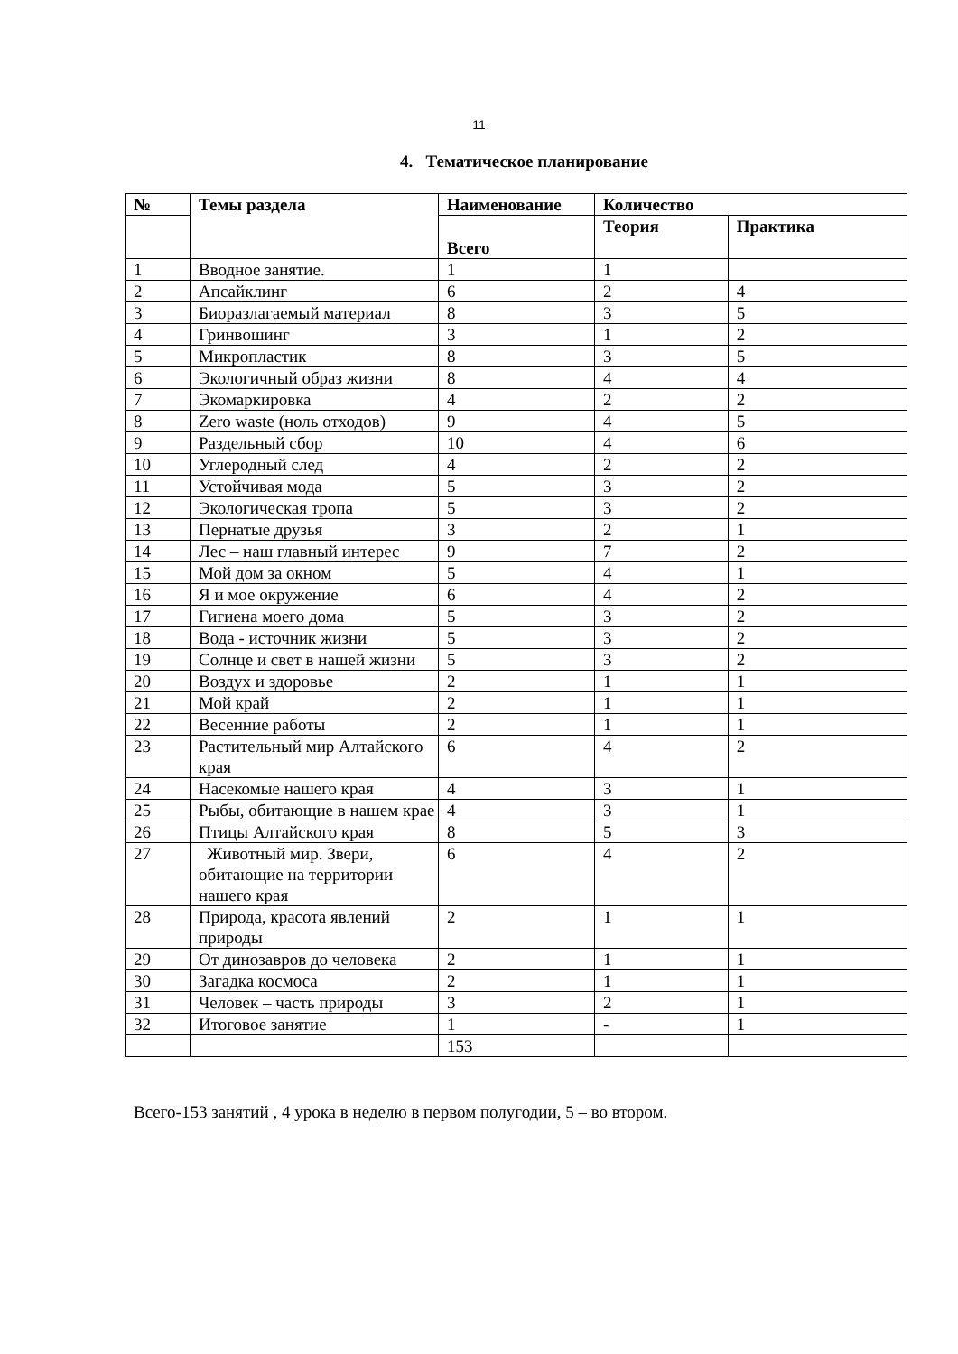11
4. Тематическое планирование
| № | Темы раздела | Наименование | Количество | |
| --- | --- | --- | --- | --- |
| | | Всего | Теория | Практика |
| 1 | Вводное занятие. | 1 | 1 | |
| 2 | Апсайклинг | 6 | 2 | 4 |
| 3 | Биоразлагаемый материал | 8 | 3 | 5 |
| 4 | Гринвошинг | 3 | 1 | 2 |
| 5 | Микропластик | 8 | 3 | 5 |
| 6 | Экологичный образ жизни | 8 | 4 | 4 |
| 7 | Экомаркировка | 4 | 2 | 2 |
| 8 | Zero waste (ноль отходов) | 9 | 4 | 5 |
| 9 | Раздельный сбор | 10 | 4 | 6 |
| 10 | Углеродный след | 4 | 2 | 2 |
| 11 | Устойчивая мода | 5 | 3 | 2 |
| 12 | Экологическая тропа | 5 | 3 | 2 |
| 13 | Пернатые друзья | 3 | 2 | 1 |
| 14 | Лес – наш главный интерес | 9 | 7 | 2 |
| 15 | Мой дом за окном | 5 | 4 | 1 |
| 16 | Я и мое окружение | 6 | 4 | 2 |
| 17 | Гигиена моего дома | 5 | 3 | 2 |
| 18 | Вода - источник жизни | 5 | 3 | 2 |
| 19 | Солнце и свет в нашей жизни | 5 | 3 | 2 |
| 20 | Воздух и здоровье | 2 | 1 | 1 |
| 21 | Мой край | 2 | 1 | 1 |
| 22 | Весенние работы | 2 | 1 | 1 |
| 23 | Растительный мир Алтайского края | 6 | 4 | 2 |
| 24 | Насекомые нашего края | 4 | 3 | 1 |
| 25 | Рыбы, обитающие в нашем крае | 4 | 3 | 1 |
| 26 | Птицы Алтайского края | 8 | 5 | 3 |
| 27 | Животный мир. Звери, обитающие на территории нашего края | 6 | 4 | 2 |
| 28 | Природа, красота явлений природы | 2 | 1 | 1 |
| 29 | От динозавров до человека | 2 | 1 | 1 |
| 30 | Загадка космоса | 2 | 1 | 1 |
| 31 | Человек – часть природы | 3 | 2 | 1 |
| 32 | Итоговое занятие | 1 | - | 1 |
| | | 153 | | |
Всего-153 занятий , 4 урока в неделю в первом полугодии, 5 – во втором.